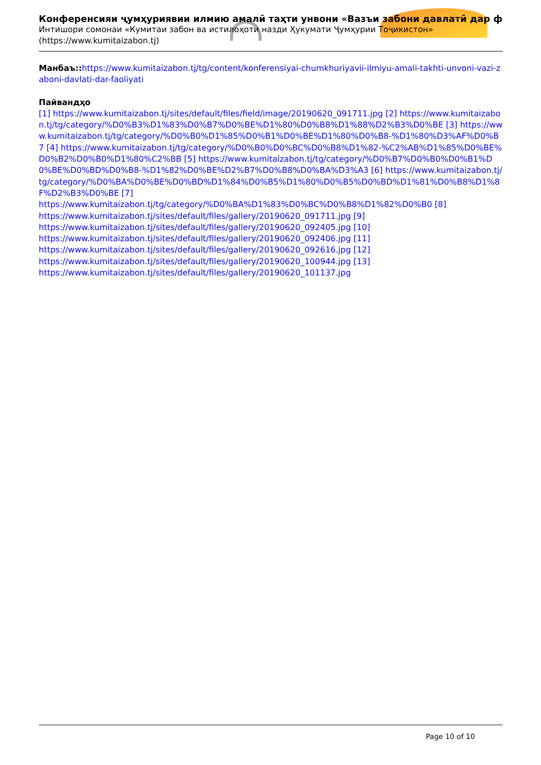Конференсияи ҷумҳуриявии илмию амалӣ таҳти унвони «Вазъи забони давлатӣ дар ф
Интишори сомонаи «Кумитаи забон ва истилоҳоти назди Ҳукумати Ҷумҳурии Тоҷикистон» (https://www.kumitaizabon.tj)
Манбаъ:: https://www.kumitaizabon.tj/tg/content/konferensiyai-chumkhuriyavii-ilmiyu-amali-takhti-unvoni-vazi-zaboni-davlati-dar-faoliyati
Пайвандҳо
[1] https://www.kumitaizabon.tj/sites/default/files/field/image/20190620_091711.jpg [2] https://www.kumitaizabon.tj/tg/category/%D0%B3%D1%83%D0%B7%D0%BE%D1%80%D0%B8%D1%88%D2%B3%D0%BE [3] https://www.kumitaizabon.tj/tg/category/%D0%B0%D1%85%D0%B1%D0%BE%D1%80%D0%B8-%D1%80%D3%AF%D0%B7 [4] https://www.kumitaizabon.tj/tg/category/%D0%B0%D0%BC%D0%B8%D1%82-%C2%AB%D1%85%D0%BE%D0%B2%D0%B0%D1%80%C2%BB [5] https://www.kumitaizabon.tj/tg/category/%D0%B7%D0%B0%D0%B1%D0%BE%D0%BD%D0%B8-%D1%82%D0%BE%D2%B7%D0%B8%D0%BA%D3%A3 [6] https://www.kumitaizabon.tj/tg/category/%D0%BA%D0%BE%D0%BD%D1%84%D0%B5%D1%80%D0%B5%D0%BD%D1%81%D0%B8%D1%8F%D2%B3%D0%BE [7]
https://www.kumitaizabon.tj/tg/category/%D0%BA%D1%83%D0%BC%D0%B8%D1%82%D0%B0 [8]
https://www.kumitaizabon.tj/sites/default/files/gallery/20190620_091711.jpg [9]
https://www.kumitaizabon.tj/sites/default/files/gallery/20190620_092405.jpg [10]
https://www.kumitaizabon.tj/sites/default/files/gallery/20190620_092406.jpg [11]
https://www.kumitaizabon.tj/sites/default/files/gallery/20190620_092616.jpg [12]
https://www.kumitaizabon.tj/sites/default/files/gallery/20190620_100944.jpg [13]
https://www.kumitaizabon.tj/sites/default/files/gallery/20190620_101137.jpg
Page 10 of 10